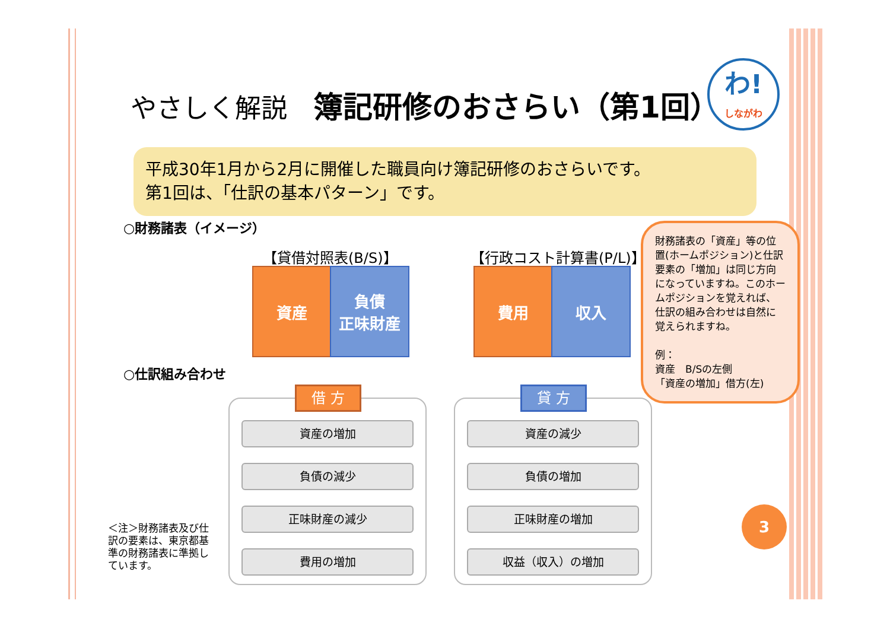やさしく解説　簿記研修のおさらい（第1回）
わ!
しながわ
平成30年1月から2月に開催した職員向け簿記研修のおさらいです。
第1回は、「仕訳の基本パターン」です。
○財務諸表（イメージ）
【貸借対照表(B/S)】 【行政コスト計算書(P/L)】
資産
負債
正味財産
費用 収入
財務諸表の「資産」等の位置(ホームポジション)と仕訳要素の「増加」は同じ方向になっていますね。このホームポジションを覚えれば、仕訳の組み合わせは自然に覚えられますね。
例：
資産　B/Sの左側
「資産の増加」借方(左)
○仕訳組み合わせ
借 方
資産の増加
負債の減少
正味財産の減少
費用の増加
貸 方
資産の減少
負債の増加
正味財産の増加
収益（収入）の増加
＜注＞財務諸表及び仕訳の要素は、東京都基準の財務諸表に準拠しています。
3